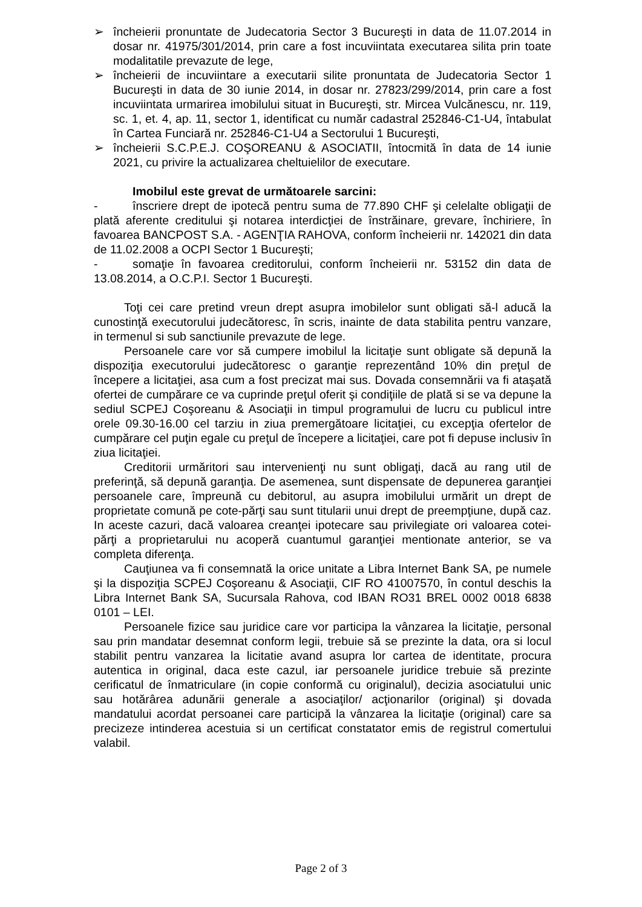➢ încheierii pronuntate de Judecatoria Sector 3 Bucureşti in data de 11.07.2014 in dosar nr. 41975/301/2014, prin care a fost incuviintata executarea silita prin toate modalitatile prevazute de lege,
➢ încheierii de incuviintare a executarii silite pronuntata de Judecatoria Sector 1 Bucureşti in data de 30 iunie 2014, in dosar nr. 27823/299/2014, prin care a fost incuviintata urmarirea imobilului situat in Bucureşti, str. Mircea Vulcănescu, nr. 119, sc. 1, et. 4, ap. 11, sector 1, identificat cu număr cadastral 252846-C1-U4, întabulat în Cartea Funciară nr. 252846-C1-U4 a Sectorului 1 Bucureşti,
➢ încheierii S.C.P.E.J. COŞOREANU & ASOCIATII, întocmită în data de 14 iunie 2021, cu privire la actualizarea cheltuielilor de executare.
Imobilul este grevat de următoarele sarcini:
- înscriere drept de ipotecă pentru suma de 77.890 CHF şi celelalte obligaţii de plată aferente creditului şi notarea interdicţiei de înstrăinare, grevare, închiriere, în favoarea BANCPOST S.A. - AGENŢIA RAHOVA, conform încheierii nr. 142021 din data de 11.02.2008 a OCPI Sector 1 Bucureşti;
- somaţie în favoarea creditorului, conform încheierii nr. 53152 din data de 13.08.2014, a O.C.P.I. Sector 1 Bucureşti.
Toţi cei care pretind vreun drept asupra imobilelor sunt obligati să-l aducă la cunostinţă executorului judecătoresc, în scris, inainte de data stabilita pentru vanzare, in termenul si sub sanctiunile prevazute de lege.
Persoanele care vor să cumpere imobilul la licitaţie sunt obligate să depună la dispoziţia executorului judecătoresc o garanţie reprezentând 10% din preţul de începere a licitaţiei, asa cum a fost precizat mai sus. Dovada consemnării va fi ataşată ofertei de cumpărare ce va cuprinde preţul oferit şi condiţiile de plată si se va depune la sediul SCPEJ Coşoreanu & Asociaţii in timpul programului de lucru cu publicul intre orele 09.30-16.00 cel tarziu in ziua premergătoare licitaţiei, cu excepţia ofertelor de cumpărare cel puţin egale cu preţul de începere a licitaţiei, care pot fi depuse inclusiv în ziua licitaţiei.
Creditorii urmăritori sau intervenienţi nu sunt obligaţi, dacă au rang util de preferinţă, să depună garanţia. De asemenea, sunt dispensate de depunerea garanţiei persoanele care, împreună cu debitorul, au asupra imobilului urmărit un drept de proprietate comună pe cote-părţi sau sunt titularii unui drept de preempţiune, după caz. In aceste cazuri, dacă valoarea creanţei ipotecare sau privilegiate ori valoarea cotei-părţi a proprietarului nu acoperă cuantumul garanţiei mentionate anterior, se va completa diferenţa.
Cauţiunea va fi consemnată la orice unitate a Libra Internet Bank SA, pe numele şi la dispoziţia SCPEJ Coşoreanu & Asociaţii, CIF RO 41007570, în contul deschis la Libra Internet Bank SA, Sucursala Rahova, cod IBAN RO31 BREL 0002 0018 6838 0101 – LEI.
Persoanele fizice sau juridice care vor participa la vânzarea la licitaţie, personal sau prin mandatar desemnat conform legii, trebuie să se prezinte la data, ora si locul stabilit pentru vanzarea la licitatie avand asupra lor cartea de identitate, procura autentica in original, daca este cazul, iar persoanele juridice trebuie să prezinte cerificatul de înmatriculare (in copie conformă cu originalul), decizia asociatului unic sau hotărârea adunării generale a asociaţilor/ acţionarilor (original) şi dovada mandatului acordat persoanei care participă la vânzarea la licitaţie (original) care sa precizeze intinderea acestuia si un certificat constatator emis de registrul comertului valabil.
Page 2 of 3